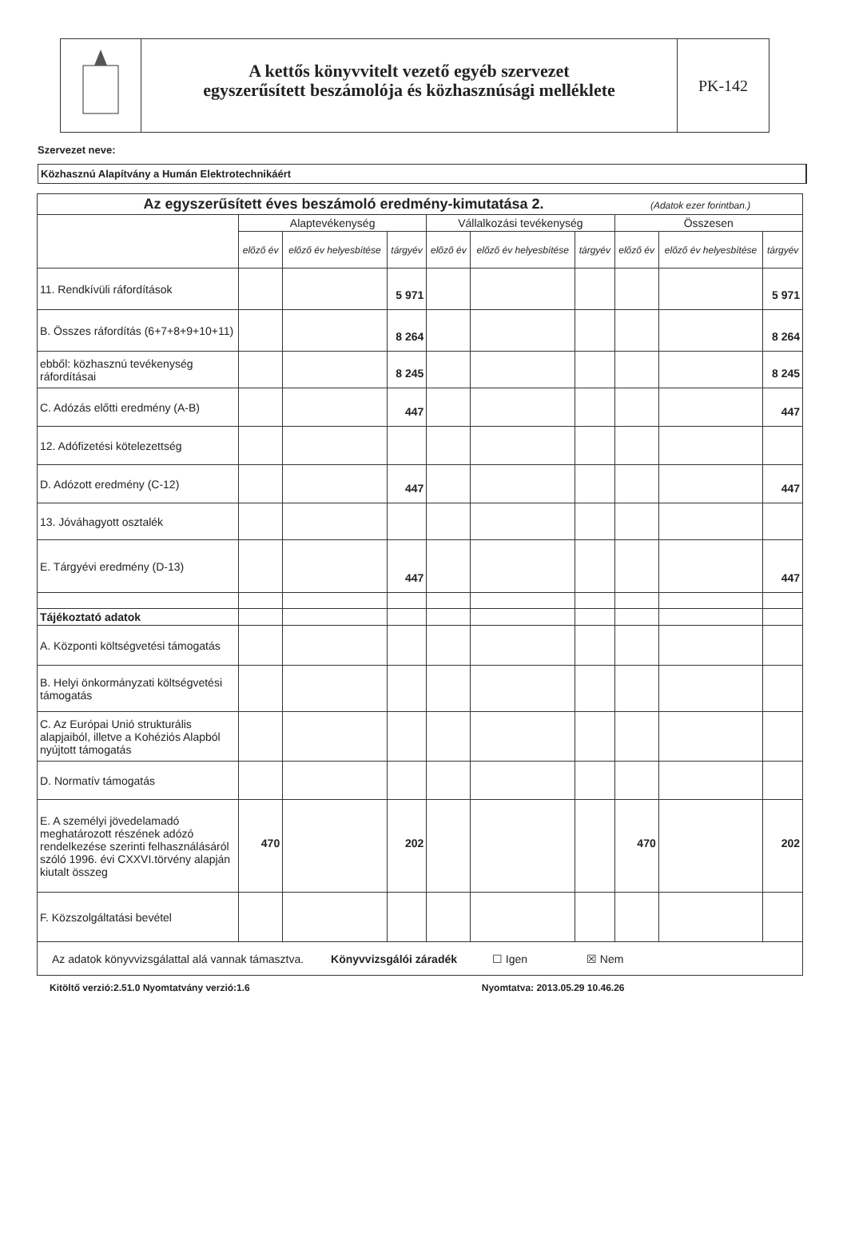A kettős könyvvitelt vezető egyéb szervezet
egyszerűsített beszámolója és közhasznúsági melléklete
PK-142
Szervezet neve:
Közhasznú Alapítvány a Humán Elektrotechnikáért
| Az egyszerűsített éves beszámoló eredmény-kimutatása 2. (Adatok ezer forintban.) | | | | | | | | | |
| | Alaptevékenység | | | Vállalkozási tevékenység | | | Összesen | | |
| | előző év | előző év helyesbítése | tárgyév | előző év | előző év helyesbítése | tárgyév | előző év | előző év helyesbítése | tárgyév |
| 11. Rendkívüli ráfordítások | | | 5 971 | | | | | | 5 971 |
| B. Összes ráfordítás (6+7+8+9+10+11) | | | 8 264 | | | | | | 8 264 |
| ebből: közhasznú tevékenység ráfordításai | | | 8 245 | | | | | | 8 245 |
| C. Adózás előtti eredmény (A-B) | | | 447 | | | | | | 447 |
| 12. Adófizetési kötelezettség | | | | | | | | | |
| D. Adózott eredmény (C-12) | | | 447 | | | | | | 447 |
| 13. Jóváhagyott osztalék | | | | | | | | | |
| E. Tárgyévi eredmény (D-13) | | | 447 | | | | | | 447 |
| Tájékoztató adatok | | | | | | | | | |
| A. Központi költségvetési támogatás | | | | | | | | | |
| B. Helyi önkormányzati költségvetési támogatás | | | | | | | | | |
| C. Az Európai Unió strukturális alapjaiból, illetve a Kohéziós Alapból nyújtott támogatás | | | | | | | | | |
| D. Normatív támogatás | | | | | | | | | |
| E. A személyi jövedelamadó meghatározott részének adózó rendelkezése szerinti felhasználásáról szóló 1996. évi CXXVI.törvény alapján kiutalt összeg | 470 | | 202 | | | | 470 | | 202 |
| F. Közszolgáltatási bevétel | | | | | | | | | |
| Az adatok könyvvizsgálattal alá vannak támasztva. Könyvvizsgálói záradék ☐ Igen ☒ Nem | | | | | | | | | |
Kitöltő verzió:2.51.0 Nyomtatvány verzió:1.6 Nyomtatva: 2013.05.29 10.46.26